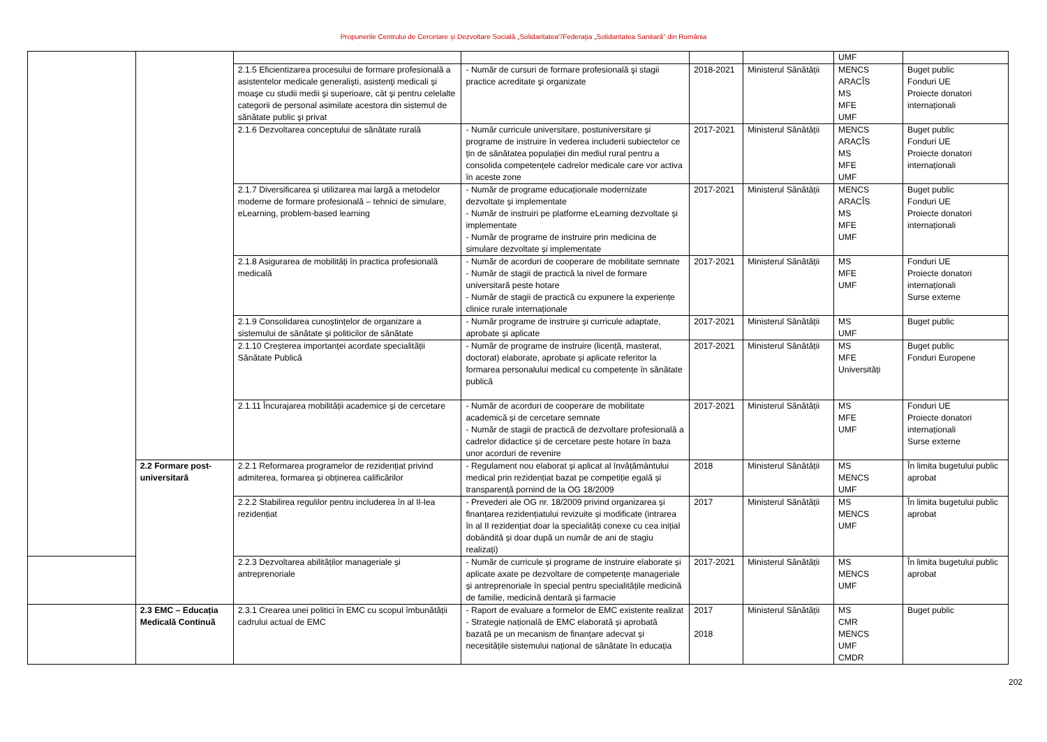Propunerile Centrului de Cercetare și Dezvoltare Socială „Solidaritatea”/Federația „Solidaritatea Sanitară” din România
| | | | | | | UMF | |
| | | 2.1.5 Eficientizarea procesului de formare profesională a asistentelor medicale generalişti, asistenţi medicali şi moaşe cu studii medii şi superioare, cât şi pentru celelalte categorii de personal asimilate acestora din sistemul de sănătate public şi privat | - Număr de cursuri de formare profesională şi stagii practice acreditate şi organizate | 2018-2021 | Ministerul Sănătății | MENCS ARACÎS MS MFE UMF | Buget public Fonduri UE Proiecte donatori internaționali |
| | | 2.1.6 Dezvoltarea conceptului de sănătate rurală | - Număr curricule universitare, postuniversitare și programe de instruire în vederea includerii subiectelor ce țin de sănătatea populației din mediul rural pentru a consolida competențele cadrelor medicale care vor activa în aceste zone | 2017-2021 | Ministerul Sănătății | MENCS ARACÎS MS MFE UMF | Buget public Fonduri UE Proiecte donatori internaționali |
| | | 2.1.7 Diversificarea și utilizarea mai largă a metodelor moderne de formare profesională – tehnici de simulare, eLearning, problem-based learning | - Număr de programe educaționale modernizate dezvoltate și implementate - Număr de instruiri pe platforme eLearning dezvoltate și implementate - Număr de programe de instruire prin medicina de simulare dezvoltate și implementate | 2017-2021 | Ministerul Sănătății | MENCS ARACÎS MS MFE UMF | Buget public Fonduri UE Proiecte donatori internaționali |
| | | 2.1.8 Asigurarea de mobilități în practica profesională medicală | - Număr de acorduri de cooperare de mobilitate semnate - Număr de stagii de practică la nivel de formare universitară peste hotare - Număr de stagii de practică cu expunere la experiențe clinice rurale internaționale | 2017-2021 | Ministerul Sănătății | MS MFE UMF | Fonduri UE Proiecte donatori internaționali Surse externe |
| | | 2.1.9 Consolidarea cunoștințelor de organizare a sistemului de sănătate și politicilor de sănătate | - Număr programe de instruire și curricule adaptate, aprobate și aplicate | 2017-2021 | Ministerul Sănătății | MS UMF | Buget public |
| | | 2.1.10 Creșterea importanței acordate specialității Sănătate Publică | - Număr de programe de instruire (licență, masterat, doctorat) elaborate, aprobate și aplicate referitor la formarea personalului medical cu competențe în sănătate publică | 2017-2021 | Ministerul Sănătății | MS MFE Universități | Buget public Fonduri Europene |
| | | 2.1.11 Încurajarea mobilității academice și de cercetare | - Număr de acorduri de cooperare de mobilitate academică și de cercetare semnate - Număr de stagii de practică de dezvoltare profesională a cadrelor didactice și de cercetare peste hotare în baza unor acorduri de revenire | 2017-2021 | Ministerul Sănătății | MS MFE UMF | Fonduri UE Proiecte donatori internaționali Surse externe |
| | 2.2 Formare post-universitară | 2.2.1 Reformarea programelor de rezidențiat privind admiterea, formarea și obținerea calificărilor | - Regulament nou elaborat și aplicat al învățământului medical prin rezidențiat bazat pe competiție egală și transparență pornind de la OG 18/2009 | 2018 | Ministerul Sănătății | MS MENCS UMF | În limita bugetului public aprobat |
| | | 2.2.2 Stabilirea regulilor pentru includerea în al II-lea rezidențiat | - Prevederi ale OG nr. 18/2009 privind organizarea și finanțarea rezidențiatului revizuite și modificate (intrarea în al II rezidențiat doar la specialități conexe cu cea inițial dobândită și doar după un număr de ani de stagiu realizați) | 2017 | Ministerul Sănătății | MS MENCS UMF | În limita bugetului public aprobat |
| | | 2.2.3 Dezvoltarea abilităților manageriale și antreprenoriale | - Număr de curricule și programe de instruire elaborate și aplicate axate pe dezvoltare de competențe manageriale și antreprenoriale în special pentru specialitățile medicină de familie, medicină dentară și farmacie | 2017-2021 | Ministerul Sănătății | MS MENCS UMF | În limita bugetului public aprobat |
| | 2.3 EMC – Educația Medicală Continuă | 2.3.1 Crearea unei politici în EMC cu scopul îmbunătății cadrului actual de EMC | - Raport de evaluare a formelor de EMC existente realizat - Strategie națională de EMC elaborată și aprobată bazată pe un mecanism de finanțare adecvat și necesitățile sistemului național de sănătate în educația | 2017 2018 | Ministerul Sănătății | MS CMR MENCS UMF CMDR | Buget public |
202